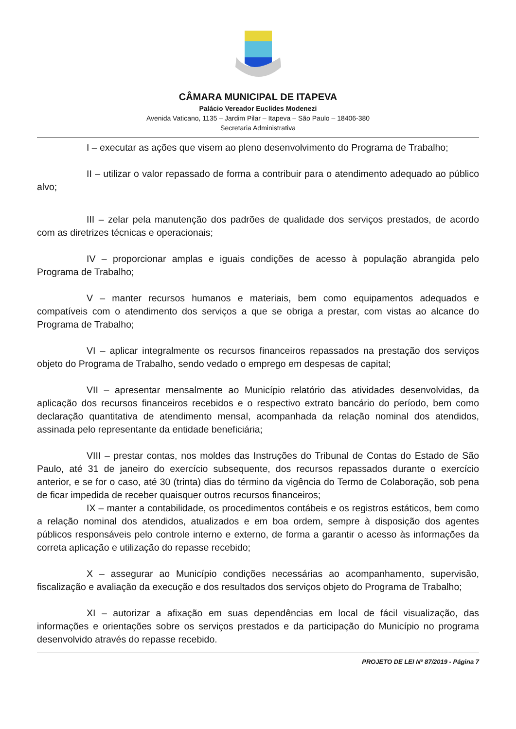CÂMARA MUNICIPAL DE ITAPEVA
Palácio Vereador Euclides Modenezi
Avenida Vaticano, 1135 – Jardim Pilar – Itapeva – São Paulo – 18406-380
Secretaria Administrativa
I – executar as ações que visem ao pleno desenvolvimento do Programa de Trabalho;
II – utilizar o valor repassado de forma a contribuir para o atendimento adequado ao público alvo;
III – zelar pela manutenção dos padrões de qualidade dos serviços prestados, de acordo com as diretrizes técnicas e operacionais;
IV – proporcionar amplas e iguais condições de acesso à população abrangida pelo Programa de Trabalho;
V – manter recursos humanos e materiais, bem como equipamentos adequados e compatíveis com o atendimento dos serviços a que se obriga a prestar, com vistas ao alcance do Programa de Trabalho;
VI – aplicar integralmente os recursos financeiros repassados na prestação dos serviços objeto do Programa de Trabalho, sendo vedado o emprego em despesas de capital;
VII – apresentar mensalmente ao Município relatório das atividades desenvolvidas, da aplicação dos recursos financeiros recebidos e o respectivo extrato bancário do período, bem como declaração quantitativa de atendimento mensal, acompanhada da relação nominal dos atendidos, assinada pelo representante da entidade beneficiária;
VIII – prestar contas, nos moldes das Instruções do Tribunal de Contas do Estado de São Paulo, até 31 de janeiro do exercício subsequente, dos recursos repassados durante o exercício anterior, e se for o caso, até 30 (trinta) dias do término da vigência do Termo de Colaboração, sob pena de ficar impedida de receber quaisquer outros recursos financeiros;
IX – manter a contabilidade, os procedimentos contábeis e os registros estáticos, bem como a relação nominal dos atendidos, atualizados e em boa ordem, sempre à disposição dos agentes públicos responsáveis pelo controle interno e externo, de forma a garantir o acesso às informações da correta aplicação e utilização do repasse recebido;
X – assegurar ao Município condições necessárias ao acompanhamento, supervisão, fiscalização e avaliação da execução e dos resultados dos serviços objeto do Programa de Trabalho;
XI – autorizar a afixação em suas dependências em local de fácil visualização, das informações e orientações sobre os serviços prestados e da participação do Município no programa desenvolvido através do repasse recebido.
PROJETO DE LEI Nº 87/2019 - Página 7